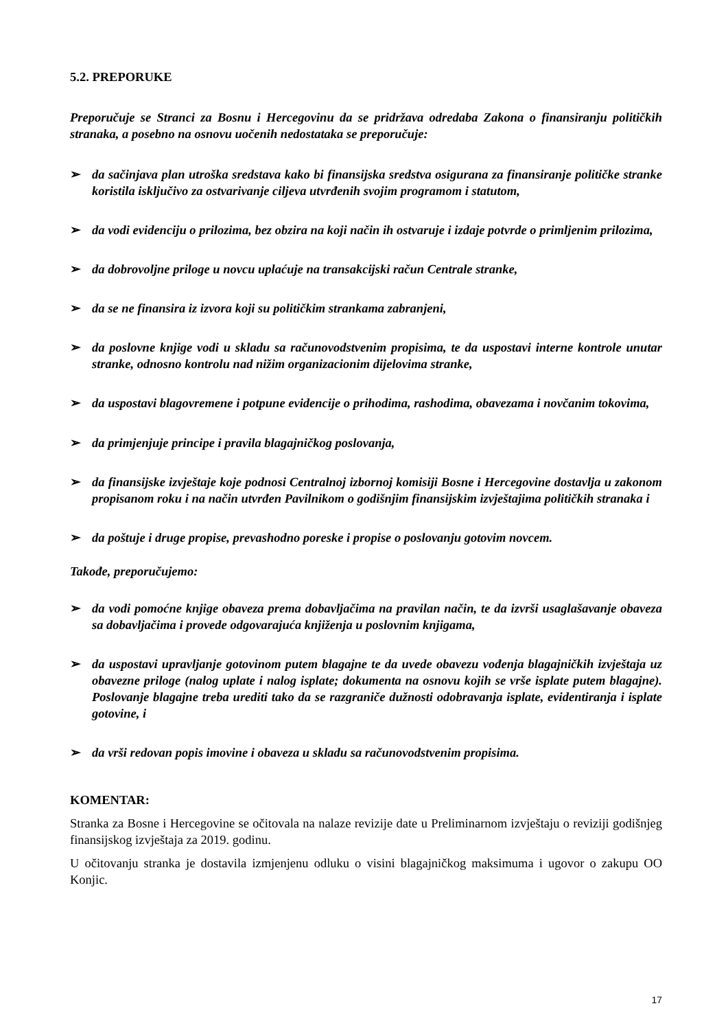5.2. PREPORUKE
Preporučuje se Stranci za Bosnu i Hercegovinu da se pridržava odredaba Zakona o finansiranju političkih stranaka, a posebno na osnovu uočenih nedostataka se preporučuje:
➢ da sačinjava plan utroška sredstava kako bi finansijska sredstva osigurana za finansiranje političke stranke koristila isključivo za ostvarivanje ciljeva utvrđenih svojim programom i statutom,
➢ da vodi evidenciju o prilozima, bez obzira na koji način ih ostvaruje i izdaje potvrde o primljenim prilozima,
➢ da dobrovoljne priloge u novcu uplaćuje na transakcijski račun Centrale stranke,
➢ da se ne finansira iz izvora koji su političkim strankama zabranjeni,
➢ da poslovne knjige vodi u skladu sa računovodstvenim propisima, te da uspostavi interne kontrole unutar stranke, odnosno kontrolu nad nižim organizacionim dijelovima stranke,
➢ da uspostavi blagovremene i potpune evidencije o prihodima, rashodima, obavezama i novčanim tokovima,
➢ da primjenjuje principe i pravila blagajničkog poslovanja,
➢ da finansijske izvještaje koje podnosi Centralnoj izbornoj komisiji Bosne i Hercegovine dostavlja u zakonom propisanom roku i na način utvrđen Pavilnikom o godišnjim finansijskim izvještajima političkih stranaka i
➢ da poštuje i druge propise, prevashodno poreske i propise o poslovanju gotovim novcem.
Takođe, preporučujemo:
➢ da vodi pomoćne knjige obaveza prema dobavljačima na pravilan način, te da izvrši usaglašavanje obaveza sa dobavljačima i provede odgovarajuća knjiženja u poslovnim knjigama,
➢ da uspostavi upravljanje gotovinom putem blagajne te da uvede obavezu vođenja blagajničkih izvještaja uz obavezne priloge (nalog uplate i nalog isplate; dokumenta na osnovu kojih se vrše isplate putem blagajne). Poslovanje blagajne treba urediti tako da se razgraniče dužnosti odobravanja isplate, evidentiranja i isplate gotovine, i
➢ da vrši redovan popis imovine i obaveza u skladu sa računovodstvenim propisima.
KOMENTAR:
Stranka za Bosne i Hercegovine se očitovala na nalaze revizije date u Preliminarnom izvještaju o reviziji godišnjeg finansijskog izvještaja za 2019. godinu.
U očitovanju stranka je dostavila izmjenjenu odluku o visini blagajničkog maksimuma i ugovor o zakupu OO Konjic.
17